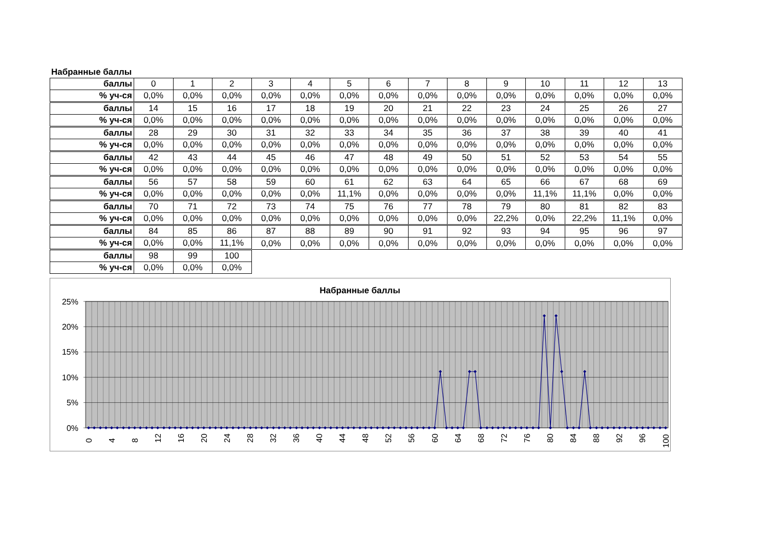Набранные баллы
| баллы | 0 | 1 | 2 | 3 | 4 | 5 | 6 | 7 | 8 | 9 | 10 | 11 | 12 | 13 |
| % уч-ся | 0,0% | 0,0% | 0,0% | 0,0% | 0,0% | 0,0% | 0,0% | 0,0% | 0,0% | 0,0% | 0,0% | 0,0% | 0,0% | 0,0% |
| баллы | 14 | 15 | 16 | 17 | 18 | 19 | 20 | 21 | 22 | 23 | 24 | 25 | 26 | 27 |
| % уч-ся | 0,0% | 0,0% | 0,0% | 0,0% | 0,0% | 0,0% | 0,0% | 0,0% | 0,0% | 0,0% | 0,0% | 0,0% | 0,0% | 0,0% |
| баллы | 28 | 29 | 30 | 31 | 32 | 33 | 34 | 35 | 36 | 37 | 38 | 39 | 40 | 41 |
| % уч-ся | 0,0% | 0,0% | 0,0% | 0,0% | 0,0% | 0,0% | 0,0% | 0,0% | 0,0% | 0,0% | 0,0% | 0,0% | 0,0% | 0,0% |
| баллы | 42 | 43 | 44 | 45 | 46 | 47 | 48 | 49 | 50 | 51 | 52 | 53 | 54 | 55 |
| % уч-ся | 0,0% | 0,0% | 0,0% | 0,0% | 0,0% | 0,0% | 0,0% | 0,0% | 0,0% | 0,0% | 0,0% | 0,0% | 0,0% | 0,0% |
| баллы | 56 | 57 | 58 | 59 | 60 | 61 | 62 | 63 | 64 | 65 | 66 | 67 | 68 | 69 |
| % уч-ся | 0,0% | 0,0% | 0,0% | 0,0% | 0,0% | 11,1% | 0,0% | 0,0% | 0,0% | 0,0% | 11,1% | 11,1% | 0,0% | 0,0% |
| баллы | 70 | 71 | 72 | 73 | 74 | 75 | 76 | 77 | 78 | 79 | 80 | 81 | 82 | 83 |
| % уч-ся | 0,0% | 0,0% | 0,0% | 0,0% | 0,0% | 0,0% | 0,0% | 0,0% | 0,0% | 22,2% | 0,0% | 22,2% | 11,1% | 0,0% |
| баллы | 84 | 85 | 86 | 87 | 88 | 89 | 90 | 91 | 92 | 93 | 94 | 95 | 96 | 97 |
| % уч-ся | 0,0% | 0,0% | 11,1% | 0,0% | 0,0% | 0,0% | 0,0% | 0,0% | 0,0% | 0,0% | 0,0% | 0,0% | 0,0% | 0,0% |
| баллы | 98 | 99 | 100 | | | | | | | | | | | |
| % уч-ся | 0,0% | 0,0% | 0,0% | | | | | | | | | | | |
Набранные баллы
25%
20%
15%
10%
5%
0%
0
4
8
12
16
20
24
28
32
36
40
44
48
52
56
60
64
68
72
76
80
84
88
92
96
100